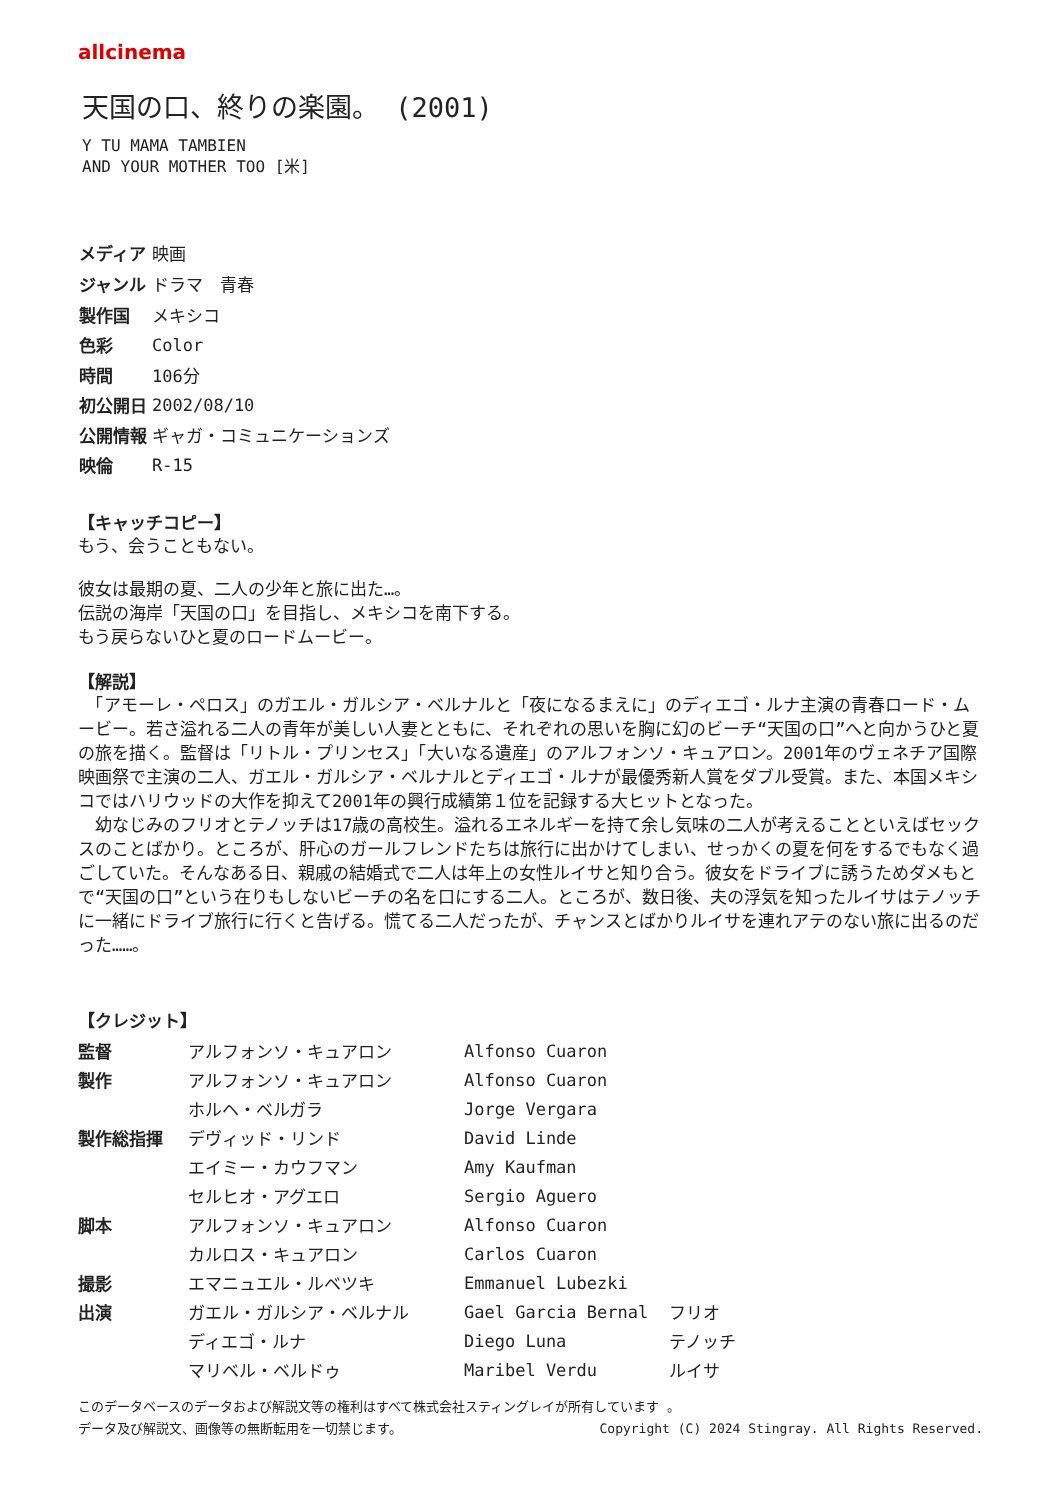allcinema
天国の口、終りの楽園。 (2001)
Y TU MAMA TAMBIEN
AND YOUR MOTHER TOO [米]
| メディア | 映画 |
| ジャンル | ドラマ 青春 |
| 製作国 | メキシコ |
| 色彩 | Color |
| 時間 | 106分 |
| 初公開日 | 2002/08/10 |
| 公開情報 | ギャガ・コミュニケーションズ |
| 映倫 | R-15 |
【キャッチコピー】
もう、会うこともない。
彼女は最期の夏、二人の少年と旅に出た…。
伝説の海岸「天国の口」を目指し、メキシコを南下する。
もう戻らないひと夏のロードムービー。
【解説】
　「アモーレ・ペロス」のガエル・ガルシア・ベルナルと「夜になるまえに」のディエゴ・ルナ主演の青春ロード・ムービー。若さ溢れる二人の青年が美しい人妻とともに、それぞれの思いを胸に幻のビーチ“天国の口”へと向かうひと夏の旅を描く。監督は「リトル・プリンセス」「大いなる遺産」のアルフォンソ・キュアロン。2001年のヴェネチア国際映画祭で主演の二人、ガエル・ガルシア・ベルナルとディエゴ・ルナが最優秀新人賞をダブル受賞。また、本国メキシコではハリウッドの大作を抑えて2001年の興行成績第１位を記録する大ヒットとなった。
　幼なじみのフリオとテノッチは17歳の高校生。溢れるエネルギーを持て余し気味の二人が考えることといえばセックスのことばかり。ところが、肝心のガールフレンドたちは旅行に出かけてしまい、せっかくの夏を何をするでもなく過ごしていた。そんなある日、親戚の結婚式で二人は年上の女性ルイサと知り合う。彼女をドライブに誘うためダメもとで“天国の口”という在りもしないビーチの名を口にする二人。ところが、数日後、夫の浮気を知ったルイサはテノッチに一緒にドライブ旅行に行くと告げる。慌てる二人だったが、チャンスとばかりルイサを連れアテのない旅に出るのだった……。
【クレジット】
| 監督 | アルフォンソ・キュアロン | Alfonso Cuaron | |
| 製作 | アルフォンソ・キュアロン | Alfonso Cuaron | |
| | ホルヘ・ベルガラ | Jorge Vergara | |
| 製作総指揮 | デヴィッド・リンド | David Linde | |
| | エイミー・カウフマン | Amy Kaufman | |
| | セルヒオ・アグエロ | Sergio Aguero | |
| 脚本 | アルフォンソ・キュアロン | Alfonso Cuaron | |
| | カルロス・キュアロン | Carlos Cuaron | |
| 撮影 | エマニュエル・ルベツキ | Emmanuel Lubezki | |
| 出演 | ガエル・ガルシア・ベルナル | Gael Garcia Bernal | フリオ |
| | ディエゴ・ルナ | Diego Luna | テノッチ |
| | マリベル・ベルドゥ | Maribel Verdu | ルイサ |
このデータベースのデータおよび解説文等の権利はすべて株式会社スティングレイが所有しています 。
データ及び解説文、画像等の無断転用を一切禁じます。 Copyright (C) 2024 Stingray. All Rights Reserved.